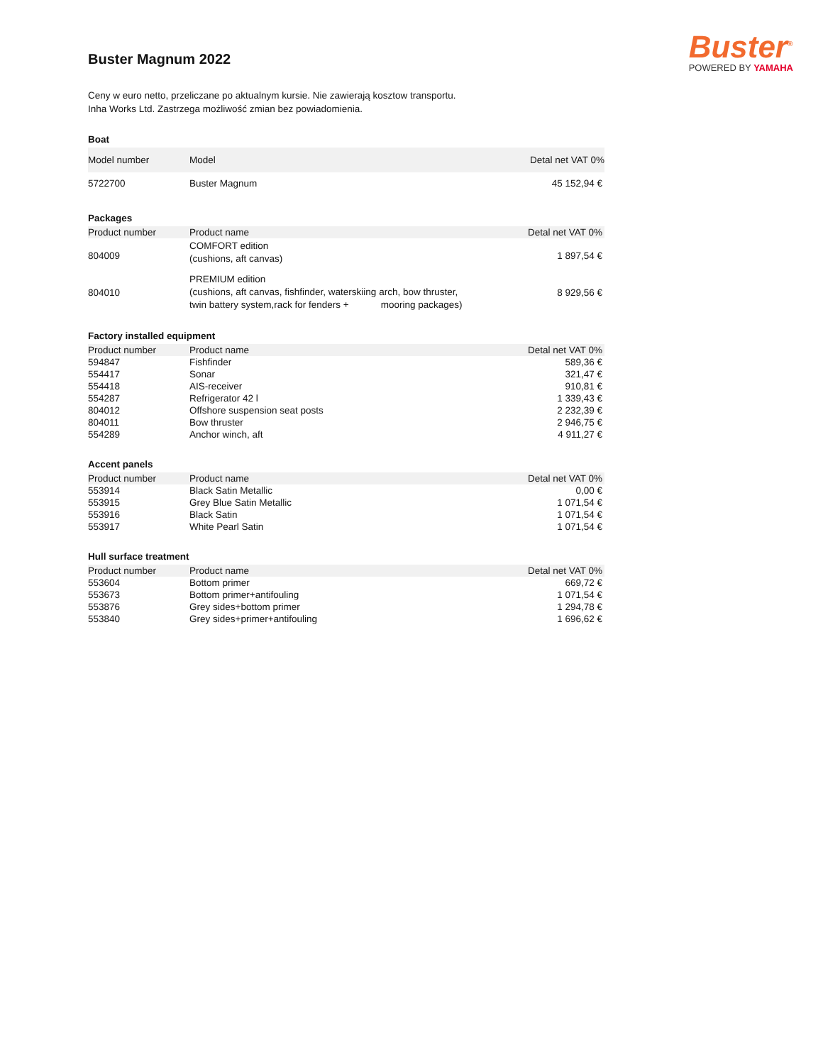Buster<sup>®</sup>
POWERED BY YAMAHA
Buster Magnum 2022
Ceny w euro netto, przeliczane po aktualnym kursie. Nie zawierają kosztow transportu.
Inha Works Ltd. Zastrzega możliwość zmian bez powiadomienia.
Boat
| Model number | Model | Detal net VAT 0% |
| --- | --- | --- |
| 5722700 | Buster Magnum | 45 152,94 € |
Packages
| Product number | Product name | Detal net VAT 0% |
| --- | --- | --- |
| 804009 | COMFORT edition (cushions, aft canvas) | 1 897,54 € |
| 804010 | PREMIUM edition (cushions, aft canvas, fishfinder, waterskiing arch, bow thruster, twin battery system,rack for fenders + mooring packages) | 8 929,56 € |
Factory installed equipment
| Product number | Product name | Detal net VAT 0% |
| --- | --- | --- |
| 594847 | Fishfinder | 589,36 € |
| 554417 | Sonar | 321,47 € |
| 554418 | AIS-receiver | 910,81 € |
| 554287 | Refrigerator 42 l | 1 339,43 € |
| 804012 | Offshore suspension seat posts | 2 232,39 € |
| 804011 | Bow thruster | 2 946,75 € |
| 554289 | Anchor winch, aft | 4 911,27 € |
Accent panels
| Product number | Product name | Detal net VAT 0% |
| --- | --- | --- |
| 553914 | Black Satin Metallic | 0,00 € |
| 553915 | Grey Blue Satin Metallic | 1 071,54 € |
| 553916 | Black Satin | 1 071,54 € |
| 553917 | White Pearl Satin | 1 071,54 € |
Hull surface treatment
| Product number | Product name | Detal net VAT 0% |
| --- | --- | --- |
| 553604 | Bottom primer | 669,72 € |
| 553673 | Bottom primer+antifouling | 1 071,54 € |
| 553876 | Grey sides+bottom primer | 1 294,78 € |
| 553840 | Grey sides+primer+antifouling | 1 696,62 € |